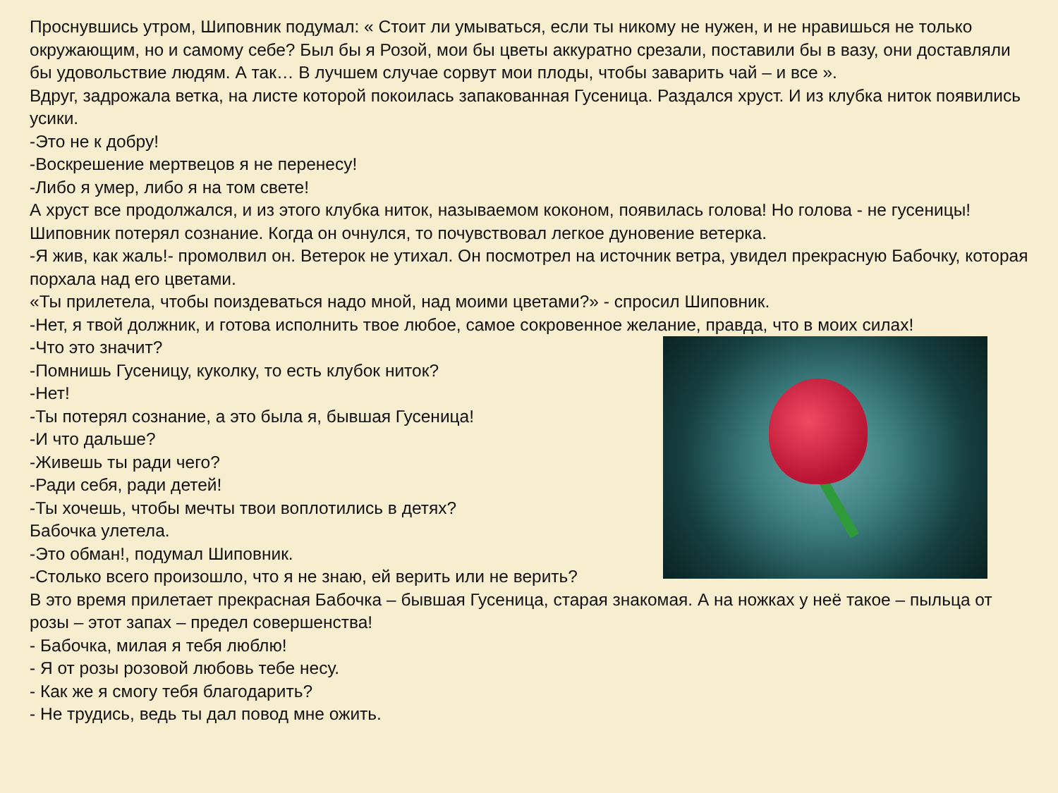Проснувшись утром, Шиповник подумал: « Стоит ли умываться, если ты никому не нужен, и не нравишься не только окружающим, но и самому себе? Был бы я Розой, мои бы цветы аккуратно срезали, поставили бы в вазу, они доставляли бы удовольствие людям. А так… В лучшем случае сорвут мои плоды, чтобы заварить чай – и все ».
Вдруг, задрожала ветка, на листе которой покоилась запакованная Гусеница. Раздался хруст. И из клубка ниток появились усики.
-Это не к добру!
-Воскрешение мертвецов я не перенесу!
-Либо я умер, либо я на том свете!
А хруст все продолжался, и из этого клубка ниток, называемом коконом, появилась голова! Но голова - не гусеницы!
Шиповник потерял сознание. Когда он очнулся, то почувствовал легкое дуновение ветерка.
-Я жив, как жаль!- промолвил он. Ветерок не утихал. Он посмотрел на источник ветра, увидел прекрасную Бабочку, которая порхала над его цветами.
«Ты прилетела, чтобы поиздеваться надо мной, над моими цветами?» - спросил Шиповник.
-Нет, я твой должник, и готова исполнить твое любое, самое сокровенное желание, правда, что в моих силах!
-Что это значит?
-Помнишь Гусеницу, куколку, то есть клубок ниток?
-Нет!
-Ты потерял сознание, а это была я, бывшая Гусеница!
-И что дальше?
-Живешь ты ради чего?
-Ради себя, ради детей!
-Ты хочешь, чтобы мечты твои воплотились в детях?
Бабочка улетела.
-Это обман!, подумал Шиповник.
-Столько всего произошло, что я не знаю, ей верить или не верить?
В это время прилетает прекрасная Бабочка – бывшая Гусеница, старая знакомая. А на ножках у неё такое – пыльца от розы – этот запах – предел совершенства!
- Бабочка, милая я тебя люблю!
- Я от розы розовой любовь тебе несу.
- Как же я смогу тебя благодарить?
- Не трудись, ведь ты дал повод мне ожить.